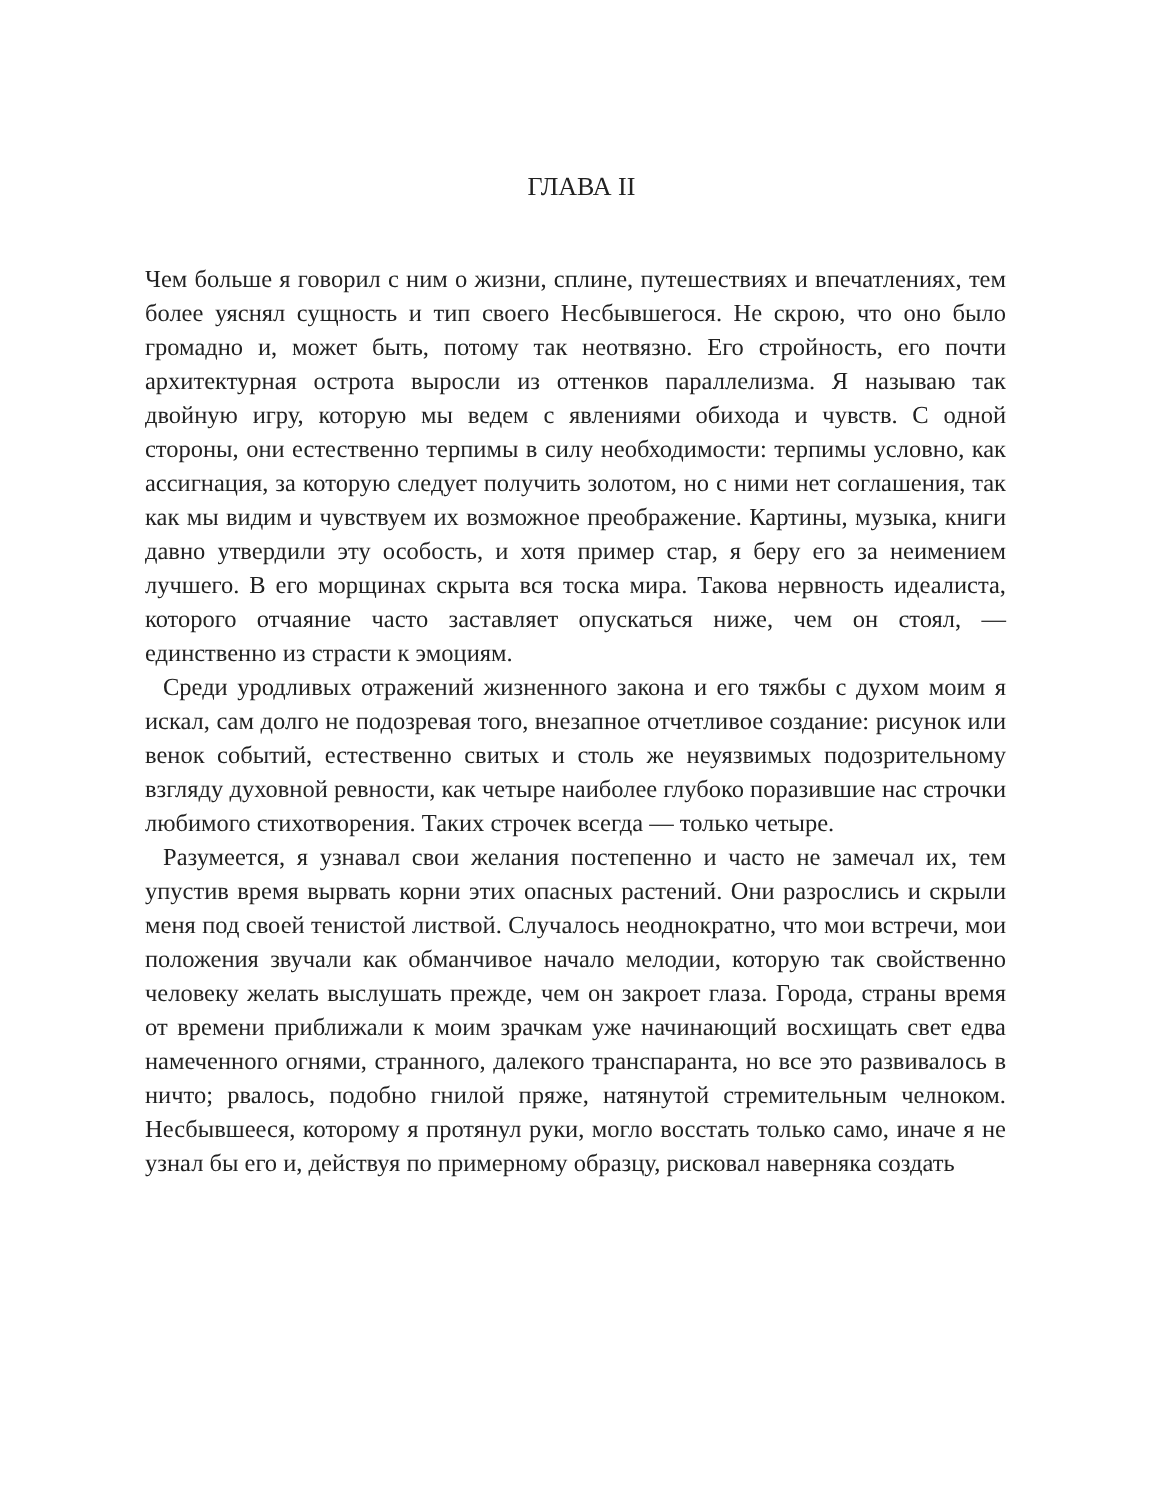ГЛАВА II
Чем больше я говорил с ним о жизни, сплине, путешествиях и впечатлениях, тем более уяснял сущность и тип своего Несбывшегося. Не скрою, что оно было громадно и, может быть, потому так неотвязно. Его стройность, его почти архитектурная острота выросли из оттенков параллелизма. Я называю так двойную игру, которую мы ведем с явлениями обихода и чувств. С одной стороны, они естественно терпимы в силу необходимости: терпимы условно, как ассигнация, за которую следует получить золотом, но с ними нет соглашения, так как мы видим и чувствуем их возможное преображение. Картины, музыка, книги давно утвердили эту особость, и хотя пример стар, я беру его за неимением лучшего. В его морщинах скрыта вся тоска мира. Такова нервность идеалиста, которого отчаяние часто заставляет опускаться ниже, чем он стоял, — единственно из страсти к эмоциям.
Среди уродливых отражений жизненного закона и его тяжбы с духом моим я искал, сам долго не подозревая того, внезапное отчетливое создание: рисунок или венок событий, естественно свитых и столь же неуязвимых подозрительному взгляду духовной ревности, как четыре наиболее глубоко поразившие нас строчки любимого стихотворения. Таких строчек всегда — только четыре.
Разумеется, я узнавал свои желания постепенно и часто не замечал их, тем упустив время вырвать корни этих опасных растений. Они разрослись и скрыли меня под своей тенистой листвой. Случалось неоднократно, что мои встречи, мои положения звучали как обманчивое начало мелодии, которую так свойственно человеку желать выслушать прежде, чем он закроет глаза. Города, страны время от времени приближали к моим зрачкам уже начинающий восхищать свет едва намеченного огнями, странного, далекого транспаранта, но все это развивалось в ничто; рвалось, подобно гнилой пряже, натянутой стремительным челноком. Несбывшееся, которому я протянул руки, могло восстать только само, иначе я не узнал бы его и, действуя по примерному образцу, рисковал наверняка создать